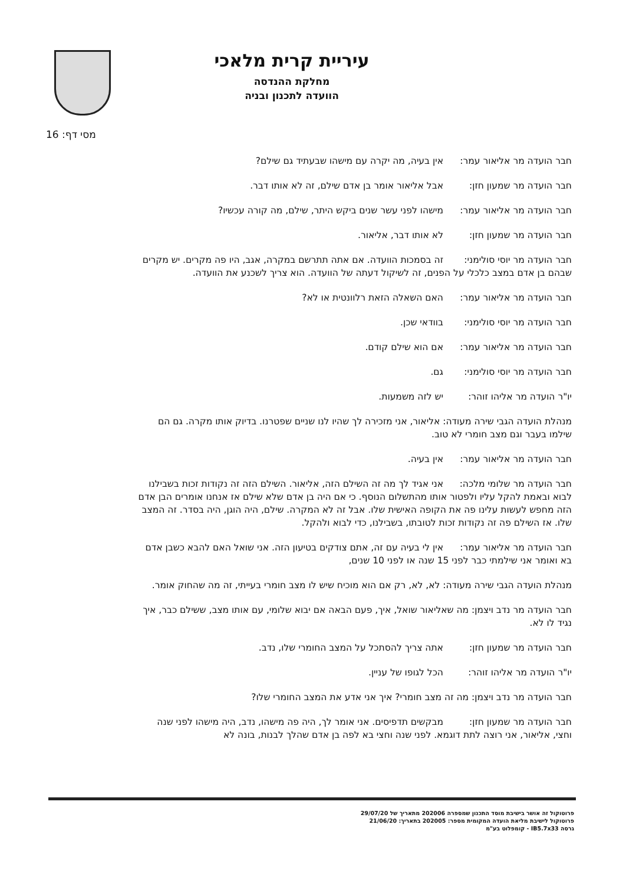עיריית קרית מלאכי
מחלקת ההנדסה
הוועדה לתכנון ובניה
מסי דף: 16
חבר הועדה מר אליאור עמר: אין בעיה, מה יקרה עם מישהו שבעתיד גם שילם?
חבר הועדה מר שמעון חזן: אבל אליאור אומר בן אדם שילם, זה לא אותו דבר.
חבר הועדה מר אליאור עמר: מישהו לפני עשר שנים ביקש היתר, שילם, מה קורה עכשיו?
חבר הועדה מר שמעון חזן: לא אותו דבר, אליאור.
חבר הועדה מר יוסי סולימני: זה בסמכות הוועדה. אם אתה תתרשם במקרה, אגב, היו פה מקרים. יש מקרים שבהם בן אדם במצב כלכלי על הפנים, זה לשיקול דעתה של הוועדה. הוא צריך לשכנע את הוועדה.
חבר הועדה מר אליאור עמר: האם השאלה הזאת רלוונטית או לא?
חבר הועדה מר יוסי סולימני: בוודאי שכן.
חבר הועדה מר אליאור עמר: אם הוא שילם קודם.
חבר הועדה מר יוסי סולימני: גם.
יו"ר הועדה מר אליהו זוהר: יש לזה משמעות.
מנהלת הועדה הגבי שירה מעודה: אליאור, אני מזכירה לך שהיו לנו שניים שפטרנו. בדיוק אותו מקרה. גם הם שילמו בעבר וגם מצב חומרי לא טוב.
חבר הועדה מר אליאור עמר: אין בעיה.
חבר הועדה מר שלומי מלכה: אני אגיד לך מה זה השילם הזה, אליאור. השילם הזה זה נקודות זכות בשבילנו לבוא ובאמת להקל עליו ולפטור אותו מהתשלום הנוסף. כי אם היה בן אדם שלא שילם אז אנחנו אומרים הבן אדם הזה מחפש לעשות עלינו פה את הקופה האישית שלו. אבל זה לא המקרה. שילם, היה הוגן, היה בסדר. זה המצב שלו. אז השילם פה זה נקודות זכות לטובתו, בשבילנו, כדי לבוא ולהקל.
חבר הועדה מר אליאור עמר: אין לי בעיה עם זה, אתם צודקים בטיעון הזה. אני שואל האם להבא כשבן אדם בא ואומר אני שילמתי כבר לפני 15 שנה או לפני 10 שנים,
מנהלת הועדה הגבי שירה מעודה: לא, לא, רק אם הוא מוכיח שיש לו מצב חומרי בעייתי, זה מה שהחוק אומר.
חבר הועדה מר נדב ויצמן: מה שאליאור שואל, איך, פעם הבאה אם יבוא שלומי, עם אותו מצב, ששילם כבר, איך נגיד לו לא.
חבר הועדה מר שמעון חזן: אתה צריך להסתכל על המצב החומרי שלו, נדב.
יו"ר הועדה מר אליהו זוהר: הכל לגופו של עניין.
חבר הועדה מר נדב ויצמן: מה זה מצב חומרי? איך אני אדע את המצב החומרי שלו?
חבר הועדה מר שמעון חזן: מבקשים תדפיסים. אני אומר לך, היה פה מישהו, נדב, היה מישהו לפני שנה וחצי, אליאור, אני רוצה לתת דוגמא. לפני שנה וחצי בא לפה בן אדם שהלך לבנות, בונה לא
פרוטוקול זה אושר בישיבת מוסד התכנון שמספרה 202006 מתאריך של 29/07/20
פרוטוקול לישיבת מליאת הועדה המקומית מספר: 202005 בתאריך: 21/06/20
גרסה IB5.7x33 - קומפלוט בע"מ